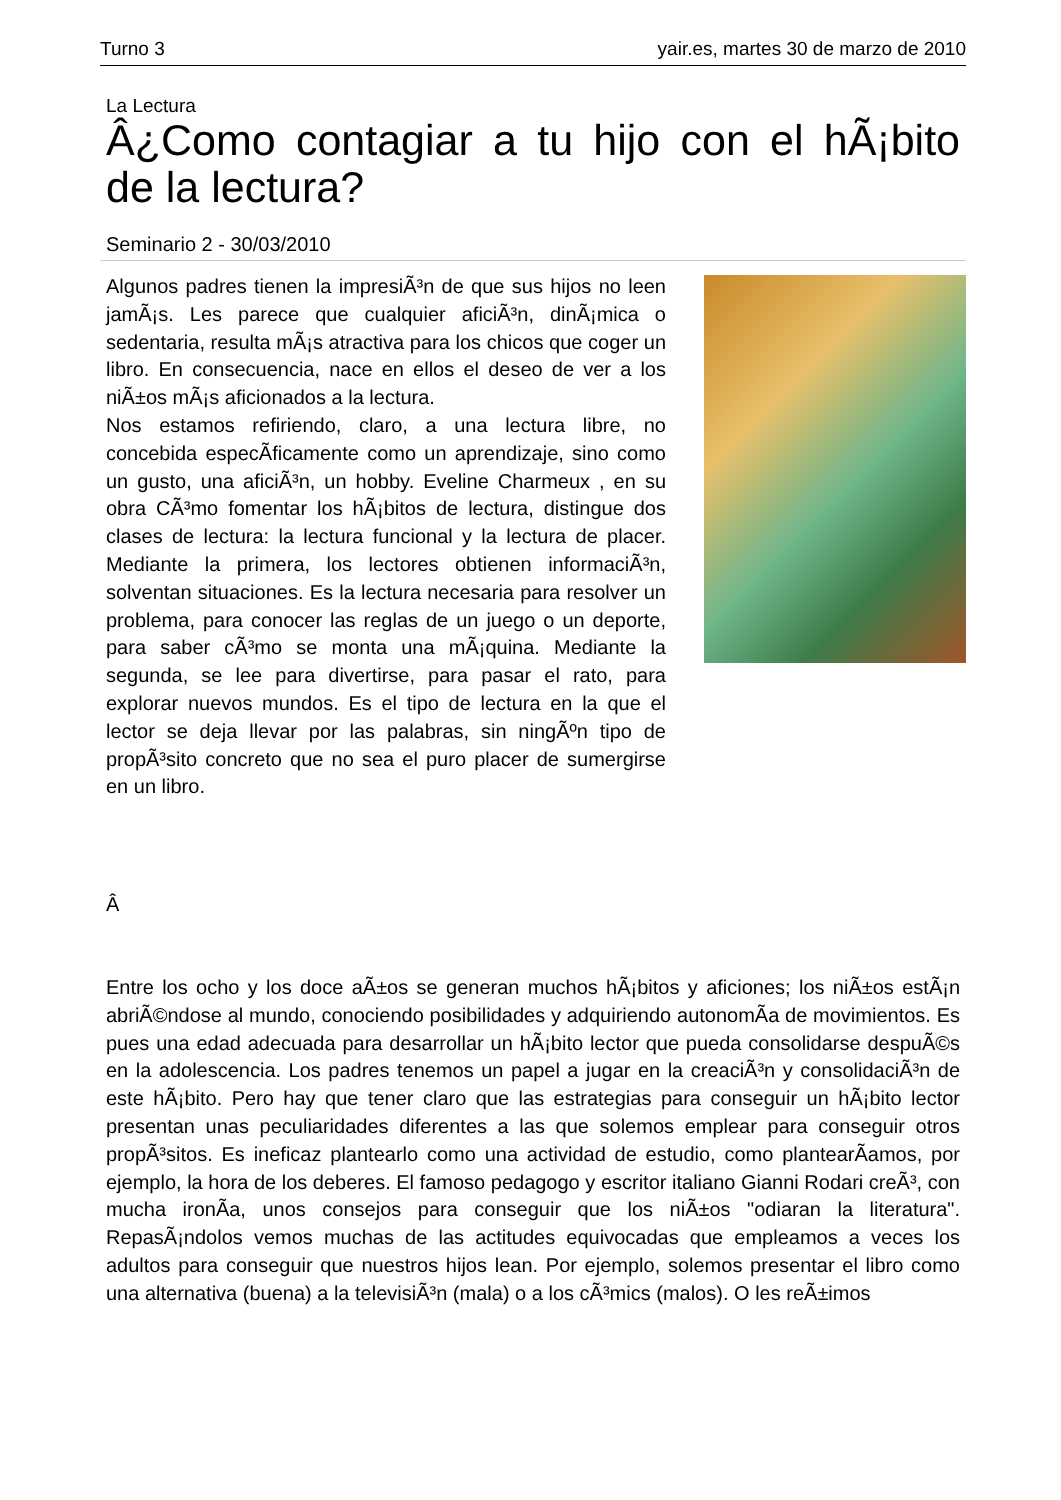Turno 3 yair.es, martes 30 de marzo de 2010
La Lectura
Â¿Como contagiar a tu hijo con el hÃ¡bito de la lectura?
Seminario 2 - 30/03/2010
Algunos padres tienen la impresiÃ³n de que sus hijos no leen jamÃ¡s. Les parece que cualquier aficiÃ³n, dinÃ¡mica o sedentaria, resulta mÃ¡s atractiva para los chicos que coger un libro. En consecuencia, nace en ellos el deseo de ver a los niÃ±os mÃ¡s aficionados a la lectura.
Nos estamos refiriendo, claro, a una lectura libre, no concebida especÃ­ficamente como un aprendizaje, sino como un gusto, una aficiÃ³n, un hobby. Eveline Charmeux , en su obra CÃ³mo fomentar los hÃ¡bitos de lectura, distingue dos clases de lectura: la lectura funcional y la lectura de placer. Mediante la primera, los lectores obtienen informaciÃ³n, solventan situaciones. Es la lectura necesaria para resolver un problema, para conocer las reglas de un juego o un deporte, para saber cÃ³mo se monta una mÃ¡quina. Mediante la segunda, se lee para divertirse, para pasar el rato, para explorar nuevos mundos. Es el tipo de lectura en la que el lector se deja llevar por las palabras, sin ningÃºn tipo de propÃ³sito concreto que no sea el puro placer de sumergirse en un libro.
Â
Entre los ocho y los doce aÃ±os se generan muchos hÃ¡bitos y aficiones; los niÃ±os estÃ¡n abriÃ©ndose al mundo, conociendo posibilidades y adquiriendo autonomÃ­a de movimientos. Es pues una edad adecuada para desarrollar un hÃ¡bito lector que pueda consolidarse despuÃ©s en la adolescencia. Los padres tenemos un papel a jugar en la creaciÃ³n y consolidaciÃ³n de este hÃ¡bito. Pero hay que tener claro que las estrategias para conseguir un hÃ¡bito lector presentan unas peculiaridades diferentes a las que solemos emplear para conseguir otros propÃ³sitos. Es ineficaz plantearlo como una actividad de estudio, como plantearÃ­amos, por ejemplo, la hora de los deberes. El famoso pedagogo y escritor italiano Gianni Rodari creÃ³, con mucha ironÃ­a, unos consejos para conseguir que los niÃ±os "odiaran la literatura". RepasÃ¡ndolos vemos muchas de las actitudes equivocadas que empleamos a veces los adultos para conseguir que nuestros hijos lean. Por ejemplo, solemos presentar el libro como una alternativa (buena) a la televisiÃ³n (mala) o a los cÃ³mics (malos). O les reÃ±imos